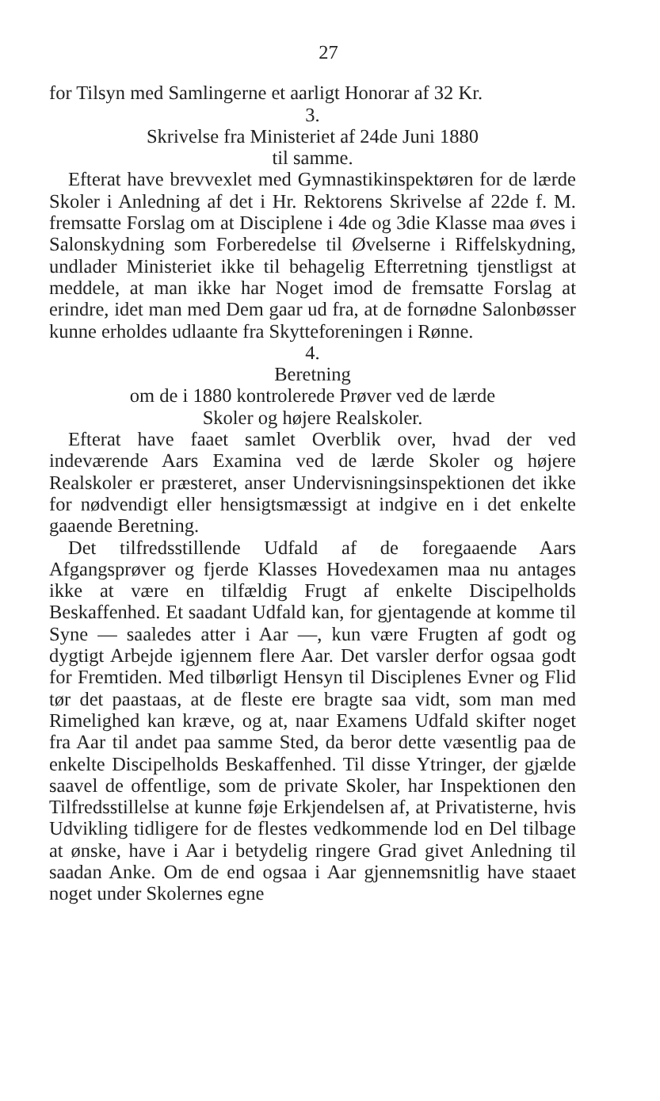27
for Tilsyn med Samlingerne et aarligt Honorar af 32 Kr.
3.
Skrivelse fra Ministeriet af 24de Juni 1880
til samme.
Efterat have brevvexlet med Gymnastikinspektøren for de lærde Skoler i Anledning af det i Hr. Rektorens Skrivelse af 22de f. M. fremsatte Forslag om at Disciplene i 4de og 3die Klasse maa øves i Salonskydning som Forberedelse til Øvelserne i Riffelskydning, undlader Ministeriet ikke til behagelig Efterretning tjenstligst at meddele, at man ikke har Noget imod de fremsatte Forslag at erindre, idet man med Dem gaar ud fra, at de fornødne Salonbøsser kunne erholdes udlaante fra Skytteforeningen i Rønne.
4.
Beretning
om de i 1880 kontrolerede Prøver ved de lærde
Skoler og højere Realskoler.
Efterat have faaet samlet Overblik over, hvad der ved indeværende Aars Examina ved de lærde Skoler og højere Realskoler er præsteret, anser Undervisningsinspektionen det ikke for nødvendigt eller hensigtsmæssigt at indgive en i det enkelte gaaende Beretning.
Det tilfredsstillende Udfald af de foregaaende Aars Afgangsprøver og fjerde Klasses Hovedexamen maa nu antages ikke at være en tilfældig Frugt af enkelte Discipelholds Beskaffenhed. Et saadant Udfald kan, for gjentagende at komme til Syne — saaledes atter i Aar —, kun være Frugten af godt og dygtigt Arbejde igjennem flere Aar. Det varsler derfor ogsaa godt for Fremtiden. Med tilbørligt Hensyn til Disciplenes Evner og Flid tør det paastaas, at de fleste ere bragte saa vidt, som man med Rimelighed kan kræve, og at, naar Examens Udfald skifter noget fra Aar til andet paa samme Sted, da beror dette væsentlig paa de enkelte Discipelholds Beskaffenhed. Til disse Ytringer, der gjælde saavel de offentlige, som de private Skoler, har Inspektionen den Tilfredsstillelse at kunne føje Erkjendelsen af, at Privatisterne, hvis Udvikling tidligere for de flestes vedkommende lod en Del tilbage at ønske, have i Aar i betydelig ringere Grad givet Anledning til saadan Anke. Om de end ogsaa i Aar gjennemsnitlig have staaet noget under Skolernes egne